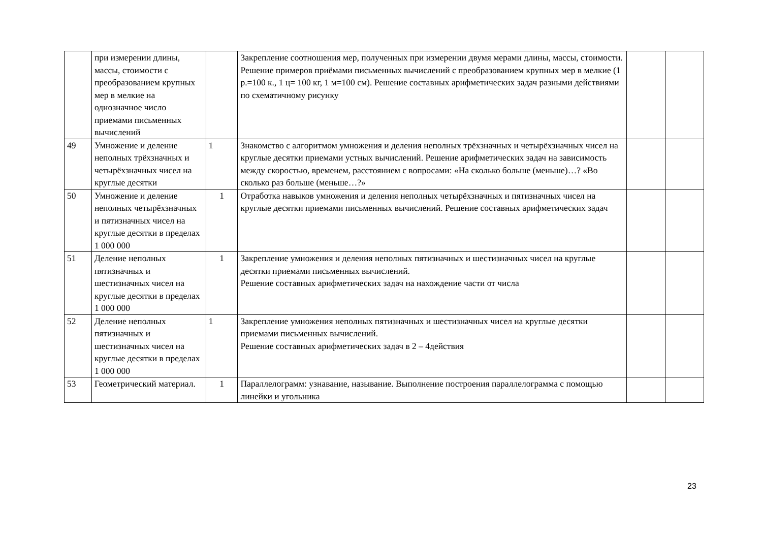| | при измерении длины, массы, стоимости с преобразованием крупных мер в мелкие на однозначное число приемами письменных вычислений | | Закрепление соотношения мер, полученных при измерении двумя мерами длины, массы, стоимости. Решение примеров приёмами письменных вычислений с преобразованием крупных мер в мелкие (1 р.=100 к., 1 ц= 100 кг, 1 м=100 см). Решение составных арифметических задач разными действиями по схематичному рисунку | | |
| 49 | Умножение и деление неполных трёхзначных и четырёхзначных чисел на круглые десятки | 1 | Знакомство с алгоритмом умножения и деления неполных трёхзначных и четырёхзначных чисел на круглые десятки приемами устных вычислений. Решение арифметических задач на зависимость между скоростью, временем, расстоянием с вопросами: «На сколько больше (меньше)…? «Во сколько раз больше (меньше…?» | | |
| 50 | Умножение и деление неполных четырёхзначных и пятизначных чисел на круглые десятки в пределах 1 000 000 | 1 | Отработка навыков умножения и деления неполных четырёхзначных и пятизначных чисел на круглые десятки приемами письменных вычислений. Решение составных арифметических задач | | |
| 51 | Деление неполных пятизначных и шестизначных чисел на круглые десятки в пределах 1 000 000 | 1 | Закрепление умножения и деления неполных пятизначных и шестизначных чисел на круглые десятки приемами письменных вычислений. Решение составных арифметических задач на нахождение части от числа | | |
| 52 | Деление неполных пятизначных и шестизначных чисел на круглые десятки в пределах 1 000 000 | 1 | Закрепление умножения неполных пятизначных и шестизначных чисел на круглые десятки приемами письменных вычислений. Решение составных арифметических задач в 2 – 4действия | | |
| 53 | Геометрический материал. | 1 | Параллелограмм: узнавание, называние. Выполнение построения параллелограмма с помощью линейки и угольника | | |
23